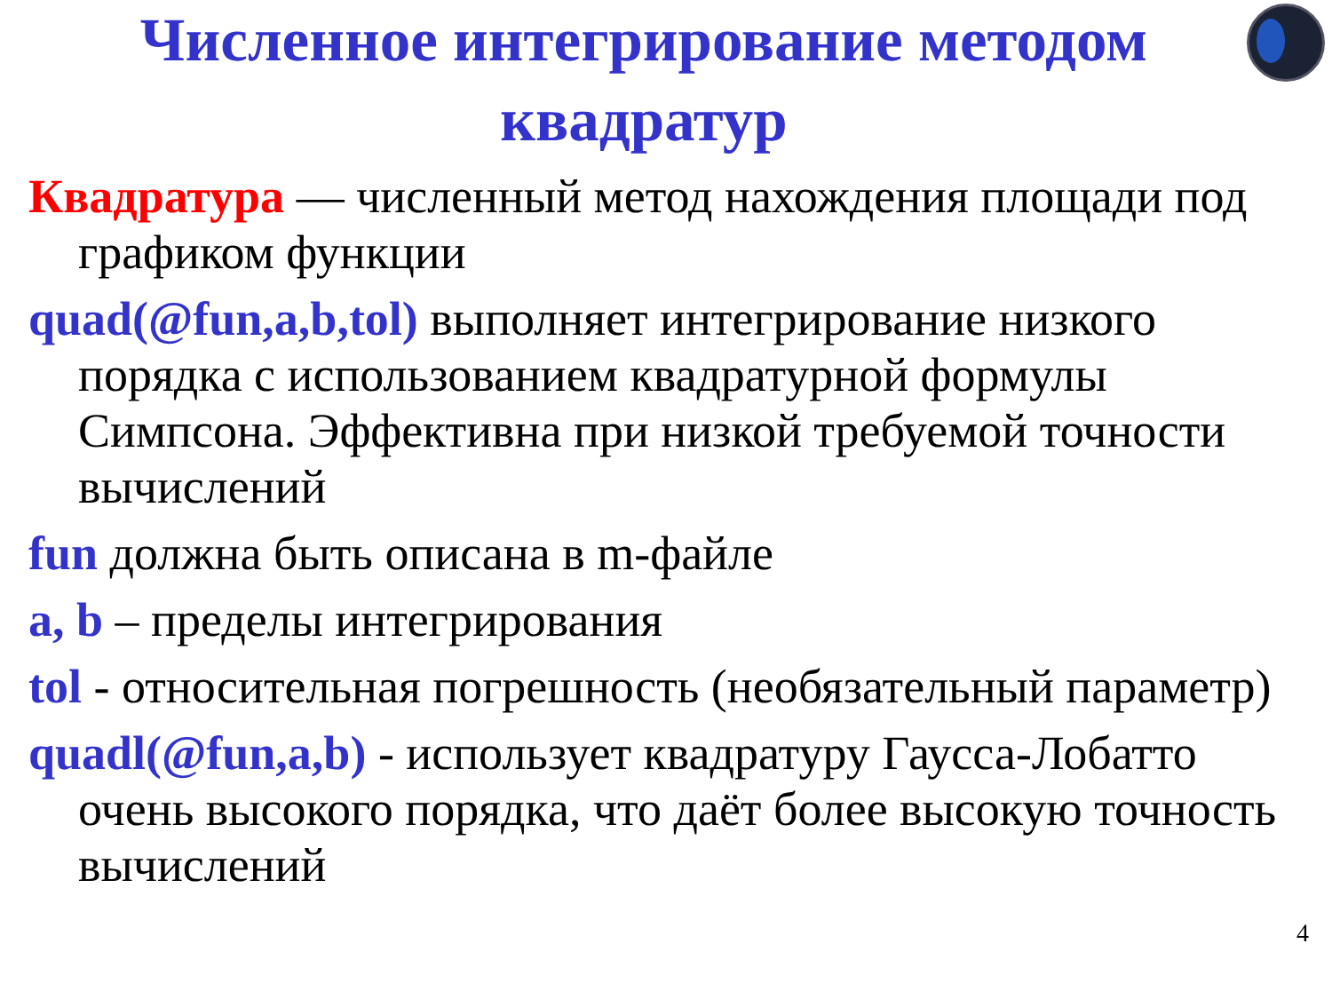Численное интегрирование методом квадратур
Квадратура — численный метод нахождения площади под графиком функции
quad(@fun,a,b,tol) выполняет интегрирование низкого порядка с использованием квадратурной формулы Симпсона. Эффективна при низкой требуемой точности вычислений
fun должна быть описана в m-файле
a, b – пределы интегрирования
tol - относительная погрешность (необязательный параметр)
quadl(@fun,a,b) - использует квадратуру Гаусса-Лобатто очень высокого порядка, что даёт более высокую точность вычислений
4